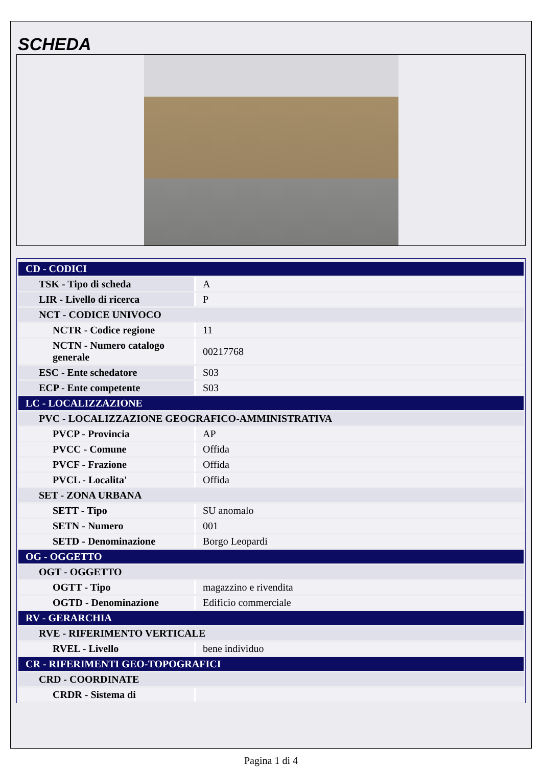SCHEDA
| CD - CODICI | |
| TSK - Tipo di scheda | A |
| LIR - Livello di ricerca | P |
| NCT - CODICE UNIVOCO | |
| NCTR - Codice regione | 11 |
| NCTN - Numero catalogo generale | 00217768 |
| ESC - Ente schedatore | S03 |
| ECP - Ente competente | S03 |
| LC - LOCALIZZAZIONE | |
| PVC - LOCALIZZAZIONE GEOGRAFICO-AMMINISTRATIVA | |
| PVCP - Provincia | AP |
| PVCC - Comune | Offida |
| PVCF - Frazione | Offida |
| PVCL - Localita' | Offida |
| SET - ZONA URBANA | |
| SETT - Tipo | SU anomalo |
| SETN - Numero | 001 |
| SETD - Denominazione | Borgo Leopardi |
| OG - OGGETTO | |
| OGT - OGGETTO | |
| OGTT - Tipo | magazzino e rivendita |
| OGTD - Denominazione | Edificio commerciale |
| RV - GERARCHIA | |
| RVE - RIFERIMENTO VERTICALE | |
| RVEL - Livello | bene individuo |
| CR - RIFERIMENTI GEO-TOPOGRAFICI | |
| CRD - COORDINATE | |
| CRDR - Sistema di | |
Pagina 1 di 4